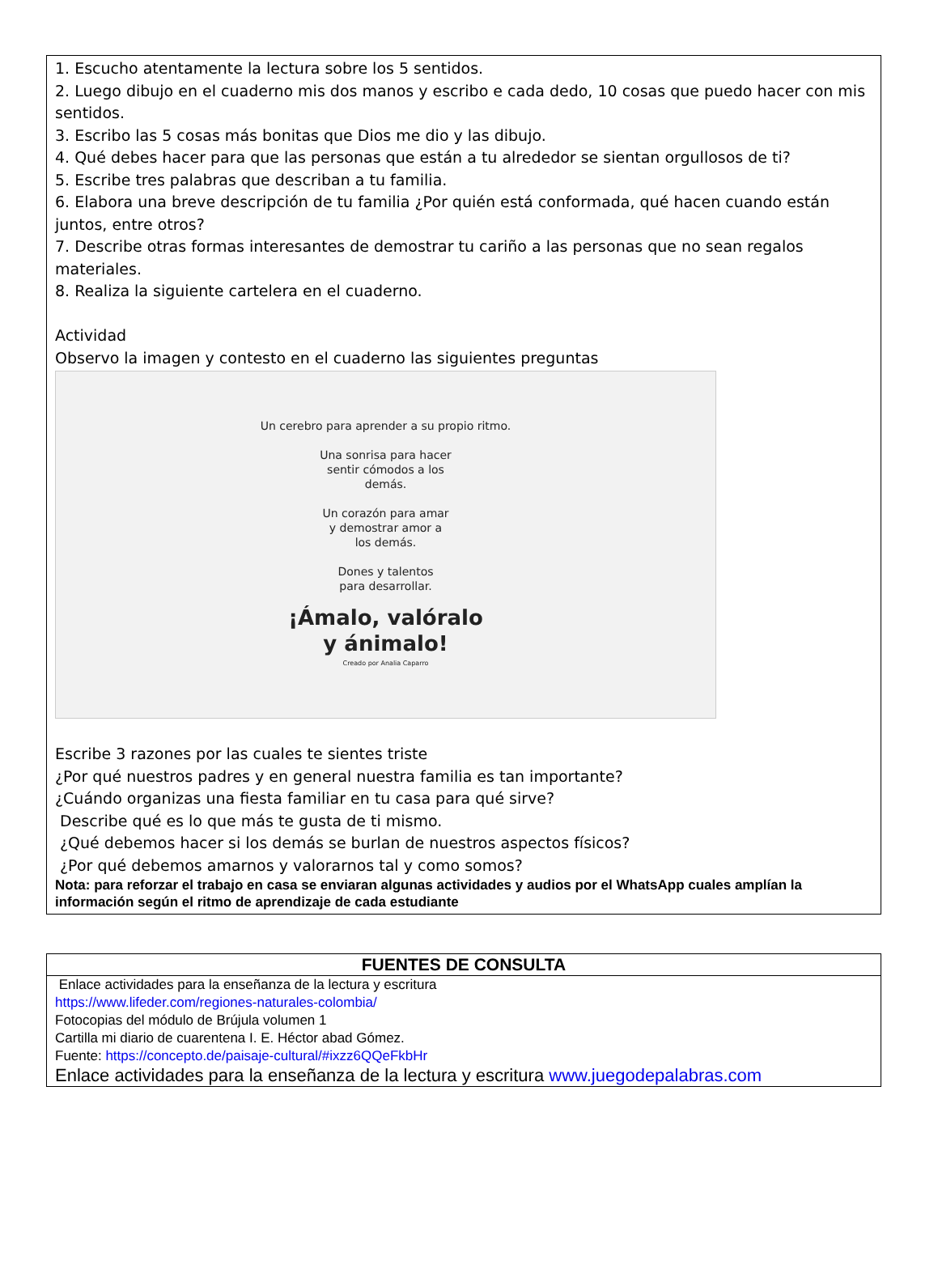1. Escucho atentamente la lectura sobre los 5 sentidos.
2. Luego dibujo en el cuaderno mis dos manos y escribo e cada dedo, 10 cosas que puedo hacer con mis sentidos.
3. Escribo las 5 cosas más bonitas que Dios me dio y las dibujo.
4. Qué debes hacer para que las personas que están a tu alrededor se sientan orgullosos de ti?
5. Escribe tres palabras que describan a tu familia.
6. Elabora una breve descripción de tu familia ¿Por quién está conformada, qué hacen cuando están juntos, entre otros?
7. Describe otras formas interesantes de demostrar tu cariño a las personas que no sean regalos materiales.
8. Realiza la siguiente cartelera en el cuaderno.
Actividad
Observo la imagen y contesto en el cuaderno las siguientes preguntas
Un cerebro para aprender a su propio ritmo.
Una sonrisa para hacer
sentir cómodos a los
demás.
Un corazón para amar
y demostrar amor a
los demás.
Dones y talentos
para desarrollar.
¡Ámalo, valóralo
y ánimalo!
Creado por Analia Caparro
Escribe 3 razones por las cuales te sientes triste
¿Por qué nuestros padres y en general nuestra familia es tan importante?
¿Cuándo organizas una fiesta familiar en tu casa para qué sirve?
Describe qué es lo que más te gusta de ti mismo.
¿Qué debemos hacer si los demás se burlan de nuestros aspectos físicos?
¿Por qué debemos amarnos y valorarnos tal y como somos?
Nota: para reforzar el trabajo en casa se enviaran algunas actividades y audios por el WhatsApp cuales amplían la información según el ritmo de aprendizaje de cada estudiante
FUENTES DE CONSULTA
Enlace actividades para la enseñanza de la lectura y escritura
https://www.lifeder.com/regiones-naturales-colombia/
Fotocopias del módulo de Brújula volumen 1
Cartilla mi diario de cuarentena I. E. Héctor abad Gómez.
Fuente: https://concepto.de/paisaje-cultural/#ixzz6QQeFkbHr
Enlace actividades para la enseñanza de la lectura y escritura www.juegodepalabras.com